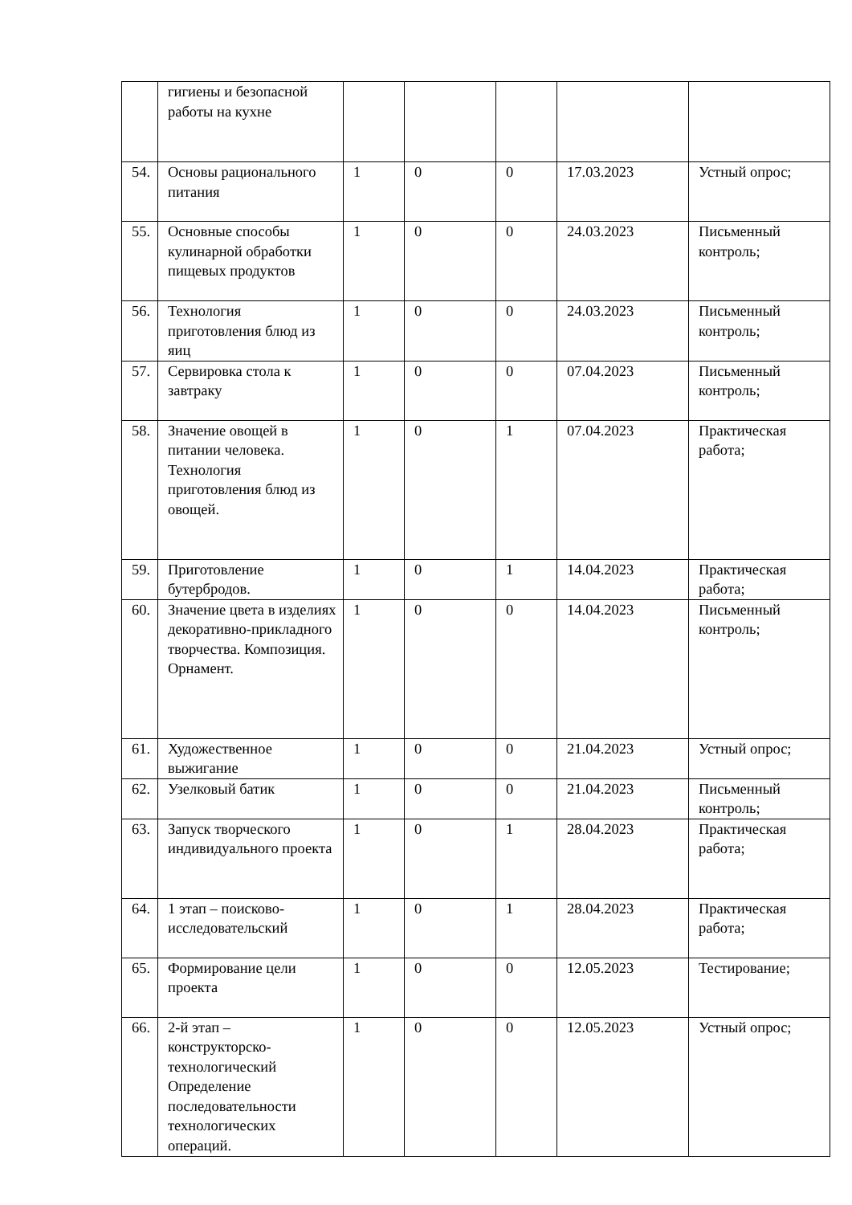| | гигиены и безопасной работы на кухне | | | | | |
| 54. | Основы рационального питания | 1 | 0 | 0 | 17.03.2023 | Устный опрос; |
| 55. | Основные способы кулинарной обработки пищевых продуктов | 1 | 0 | 0 | 24.03.2023 | Письменный контроль; |
| 56. | Технология приготовления блюд из яиц | 1 | 0 | 0 | 24.03.2023 | Письменный контроль; |
| 57. | Сервировка стола к завтраку | 1 | 0 | 0 | 07.04.2023 | Письменный контроль; |
| 58. | Значение овощей в питании человека. Технология приготовления блюд из овощей. | 1 | 0 | 1 | 07.04.2023 | Практическая работа; |
| 59. | Приготовление бутербродов. | 1 | 0 | 1 | 14.04.2023 | Практическая работа; |
| 60. | Значение цвета в изделиях декоративно-прикладного творчества. Композиция. Орнамент. | 1 | 0 | 0 | 14.04.2023 | Письменный контроль; |
| 61. | Художественное выжигание | 1 | 0 | 0 | 21.04.2023 | Устный опрос; |
| 62. | Узелковый батик | 1 | 0 | 0 | 21.04.2023 | Письменный контроль; |
| 63. | Запуск творческого индивидуального проекта | 1 | 0 | 1 | 28.04.2023 | Практическая работа; |
| 64. | 1 этап – поисково-исследовательский | 1 | 0 | 1 | 28.04.2023 | Практическая работа; |
| 65. | Формирование цели проекта | 1 | 0 | 0 | 12.05.2023 | Тестирование; |
| 66. | 2-й этап – конструкторско-технологический Определение последовательности технологических операций. | 1 | 0 | 0 | 12.05.2023 | Устный опрос; |